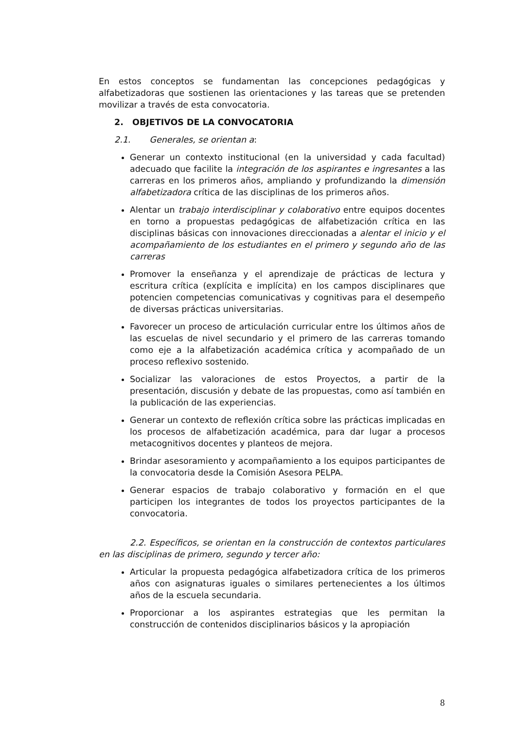En estos conceptos se fundamentan las concepciones pedagógicas y alfabetizadoras que sostienen las orientaciones y las tareas que se pretenden movilizar a través de esta convocatoria.
2. OBJETIVOS DE LA CONVOCATORIA
2.1. Generales, se orientan a:
Generar un contexto institucional (en la universidad y cada facultad) adecuado que facilite la integración de los aspirantes e ingresantes a las carreras en los primeros años, ampliando y profundizando la dimensión alfabetizadora crítica de las disciplinas de los primeros años.
Alentar un trabajo interdisciplinar y colaborativo entre equipos docentes en torno a propuestas pedagógicas de alfabetización crítica en las disciplinas básicas con innovaciones direccionadas a alentar el inicio y el acompañamiento de los estudiantes en el primero y segundo año de las carreras
Promover la enseñanza y el aprendizaje de prácticas de lectura y escritura crítica (explícita e implícita) en los campos disciplinares que potencien competencias comunicativas y cognitivas para el desempeño de diversas prácticas universitarias.
Favorecer un proceso de articulación curricular entre los últimos años de las escuelas de nivel secundario y el primero de las carreras tomando como eje a la alfabetización académica crítica y acompañado de un proceso reflexivo sostenido.
Socializar las valoraciones de estos Proyectos, a partir de la presentación, discusión y debate de las propuestas, como así también en la publicación de las experiencias.
Generar un contexto de reflexión crítica sobre las prácticas implicadas en los procesos de alfabetización académica, para dar lugar a procesos metacognitivos docentes y planteos de mejora.
Brindar asesoramiento y acompañamiento a los equipos participantes de la convocatoria desde la Comisión Asesora PELPA.
Generar espacios de trabajo colaborativo y formación en el que participen los integrantes de todos los proyectos participantes de la convocatoria.
2.2. Específicos, se orientan en la construcción de contextos particulares en las disciplinas de primero, segundo y tercer año:
Articular la propuesta pedagógica alfabetizadora crítica de los primeros años con asignaturas iguales o similares pertenecientes a los últimos años de la escuela secundaria.
Proporcionar a los aspirantes estrategias que les permitan la construcción de contenidos disciplinarios básicos y la apropiación
8